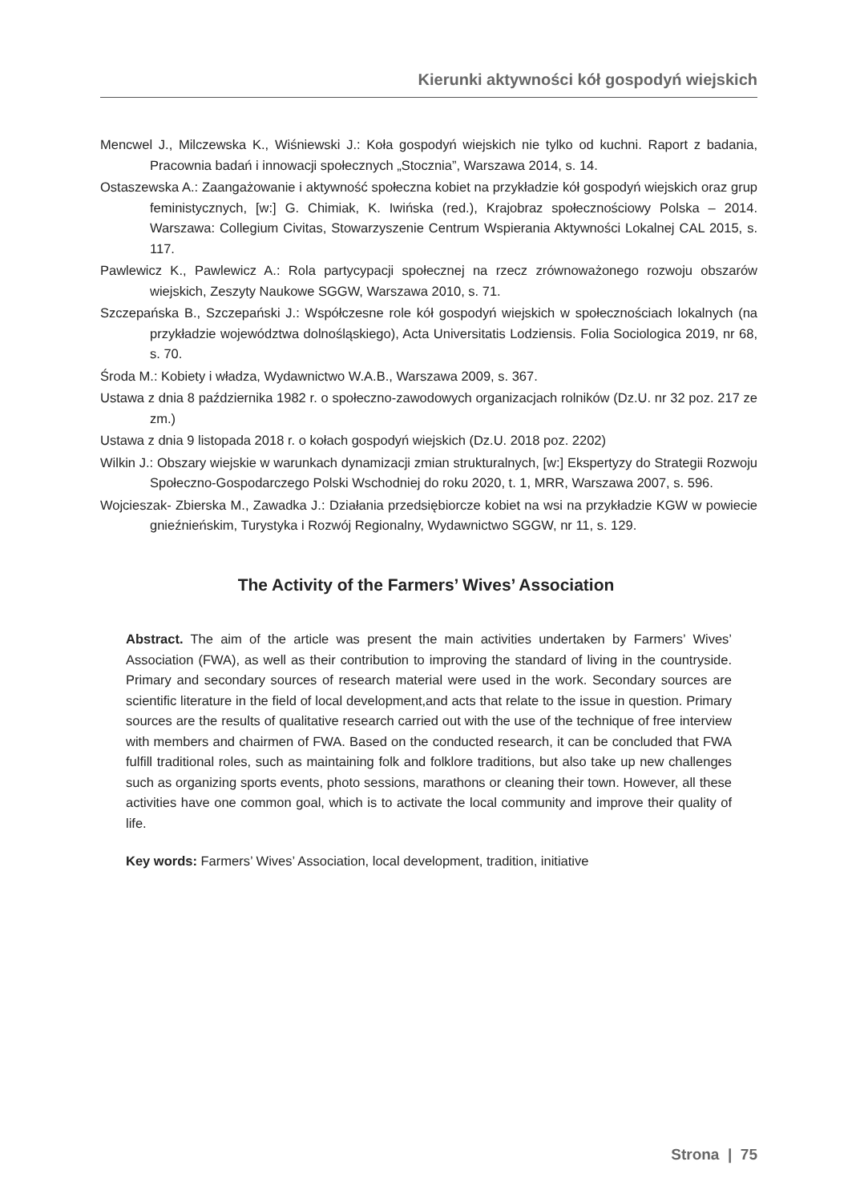Kierunki aktywności kół gospodyń wiejskich
Mencwel J., Milczewska K., Wiśniewski J.: Koła gospodyń wiejskich nie tylko od kuchni. Raport z badania, Pracownia badań i innowacji społecznych „Stocznia”, Warszawa 2014, s. 14.
Ostaszewska A.: Zaangażowanie i aktywność społeczna kobiet na przykładzie kół gospodyń wiejskich oraz grup feministycznych, [w:] G. Chimiak, K. Iwińska (red.), Krajobraz społecznościowy Polska – 2014. Warszawa: Collegium Civitas, Stowarzyszenie Centrum Wspierania Aktywności Lokalnej CAL 2015, s. 117.
Pawlewicz K., Pawlewicz A.: Rola partycypacji społecznej na rzecz zrównoważonego rozwoju obszarów wiejskich, Zeszyty Naukowe SGGW, Warszawa 2010, s. 71.
Szczepańska B., Szczepański J.: Współczesne role kół gospodyń wiejskich w społecznościach lokalnych (na przykładzie województwa dolnośląskiego), Acta Universitatis Lodziensis. Folia Sociologica 2019, nr 68, s. 70.
Środa M.: Kobiety i władza, Wydawnictwo W.A.B., Warszawa 2009, s. 367.
Ustawa z dnia 8 października 1982 r. o społeczno-zawodowych organizacjach rolników (Dz.U. nr 32 poz. 217 ze zm.)
Ustawa z dnia 9 listopada 2018 r. o kołach gospodyń wiejskich (Dz.U. 2018 poz. 2202)
Wilkin J.: Obszary wiejskie w warunkach dynamizacji zmian strukturalnych, [w:] Ekspertyzy do Strategii Rozwoju Społeczno-Gospodarczego Polski Wschodniej do roku 2020, t. 1, MRR, Warszawa 2007, s. 596.
Wojcieszak- Zbierska M., Zawadka J.: Działania przedsiębiorcze kobiet na wsi na przykładzie KGW w powiecie gnieźnieńskim, Turystyka i Rozwój Regionalny, Wydawnictwo SGGW, nr 11, s. 129.
The Activity of the Farmers’ Wives’ Association
Abstract. The aim of the article was present the main activities undertaken by Farmers’ Wives’ Association (FWA), as well as their contribution to improving the standard of living in the countryside. Primary and secondary sources of research material were used in the work. Secondary sources are scientific literature in the field of local development,and acts that relate to the issue in question. Primary sources are the results of qualitative research carried out with the use of the technique of free interview with members and chairmen of FWA. Based on the conducted research, it can be concluded that FWA fulfill traditional roles, such as maintaining folk and folklore traditions, but also take up new challenges such as organizing sports events, photo sessions, marathons or cleaning their town. However, all these activities have one common goal, which is to activate the local community and improve their quality of life.
Key words: Farmers’ Wives’ Association, local development, tradition, initiative
Strona | 75